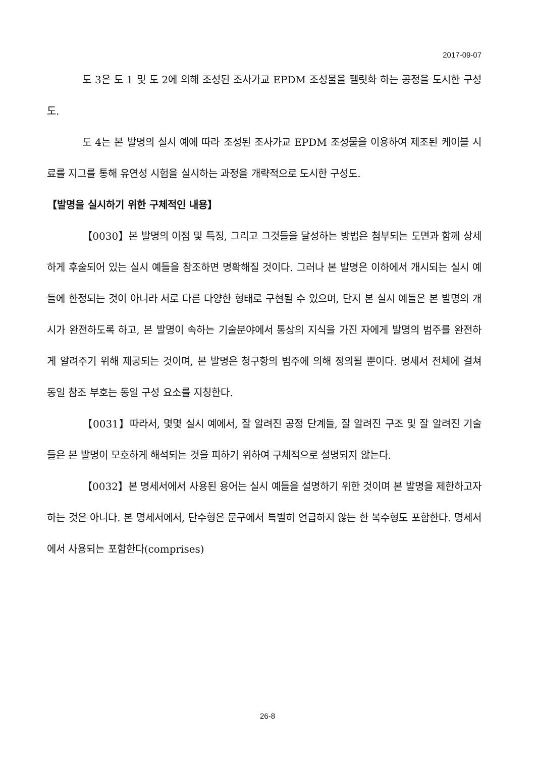2017-09-07
도 3은 도 1 및 도 2에 의해 조성된 조사가교 EPDM 조성물을 펠릿화 하는 공정을 도시한 구성도.
도 4는 본 발명의 실시 예에 따라 조성된 조사가교 EPDM 조성물을 이용하여 제조된 케이블 시료를 지그를 통해 유연성 시험을 실시하는 과정을 개략적으로 도시한 구성도.
【발명을 실시하기 위한 구체적인 내용】
【0030】본 발명의 이점 및 특징, 그리고 그것들을 달성하는 방법은 첨부되는 도면과 함께 상세하게 후술되어 있는 실시 예들을 참조하면 명확해질 것이다. 그러나 본 발명은 이하에서 개시되는 실시 예들에 한정되는 것이 아니라 서로 다른 다양한 형태로 구현될 수 있으며, 단지 본 실시 예들은 본 발명의 개시가 완전하도록 하고, 본 발명이 속하는 기술분야에서 통상의 지식을 가진 자에게 발명의 범주를 완전하게 알려주기 위해 제공되는 것이며, 본 발명은 청구항의 범주에 의해 정의될 뿐이다. 명세서 전체에 걸쳐 동일 참조 부호는 동일 구성 요소를 지칭한다.
【0031】따라서, 몇몇 실시 예에서, 잘 알려진 공정 단계들, 잘 알려진 구조 및 잘 알려진 기술들은 본 발명이 모호하게 해석되는 것을 피하기 위하여 구체적으로 설명되지 않는다.
【0032】본 명세서에서 사용된 용어는 실시 예들을 설명하기 위한 것이며 본 발명을 제한하고자 하는 것은 아니다. 본 명세서에서, 단수형은 문구에서 특별히 언급하지 않는 한 복수형도 포함한다. 명세서에서 사용되는 포함한다(comprises)
26-8